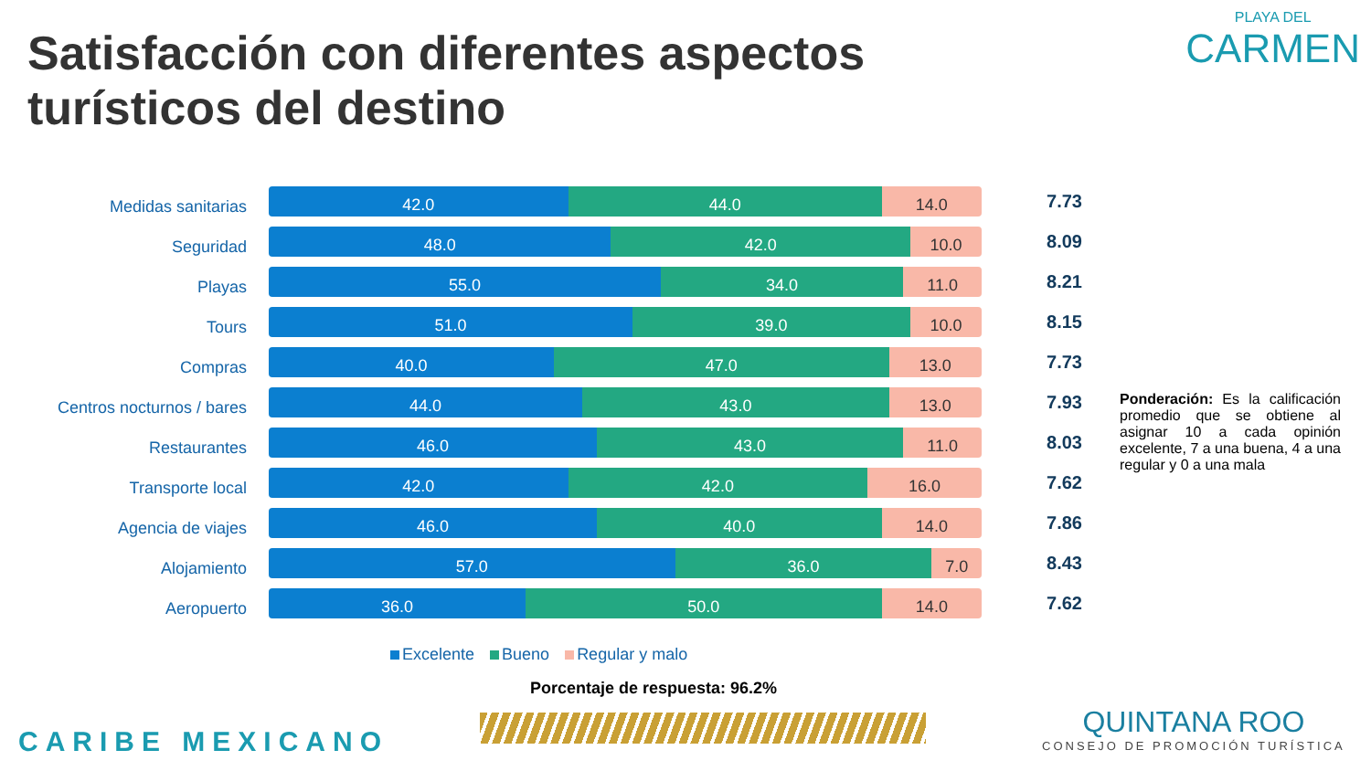Satisfacción con diferentes aspectos
turísticos del destino
PLAYA DEL
CARMEN
Medidas sanitarias
42.0 44.0 14.0
7.73
Seguridad
48.0 42.0 10.0
8.09
Playas
55.0 34.0 11.0
8.21
Tours
51.0 39.0 10.0
8.15
Compras
40.0 47.0 13.0
7.73
Centros nocturnos / bares
44.0 43.0 13.0
7.93
Restaurantes
46.0 43.0 11.0
8.03
Transporte local
42.0 42.0 16.0
7.62
Agencia de viajes
46.0 40.0 14.0
7.86
Alojamiento
57.0 36.0 7.0
8.43
Aeropuerto
36.0 50.0 14.0
7.62
Excelente Bueno Regular y malo
Porcentaje de respuesta: 96.2%
Ponderación: Es la calificación promedio que se obtiene al asignar 10 a cada opinión excelente, 7 a una buena, 4 a una regular y 0 a una mala
CARIBE MEXICANO
QUINTANA ROO
CONSEJO DE PROMOCIÓN TURÍSTICA